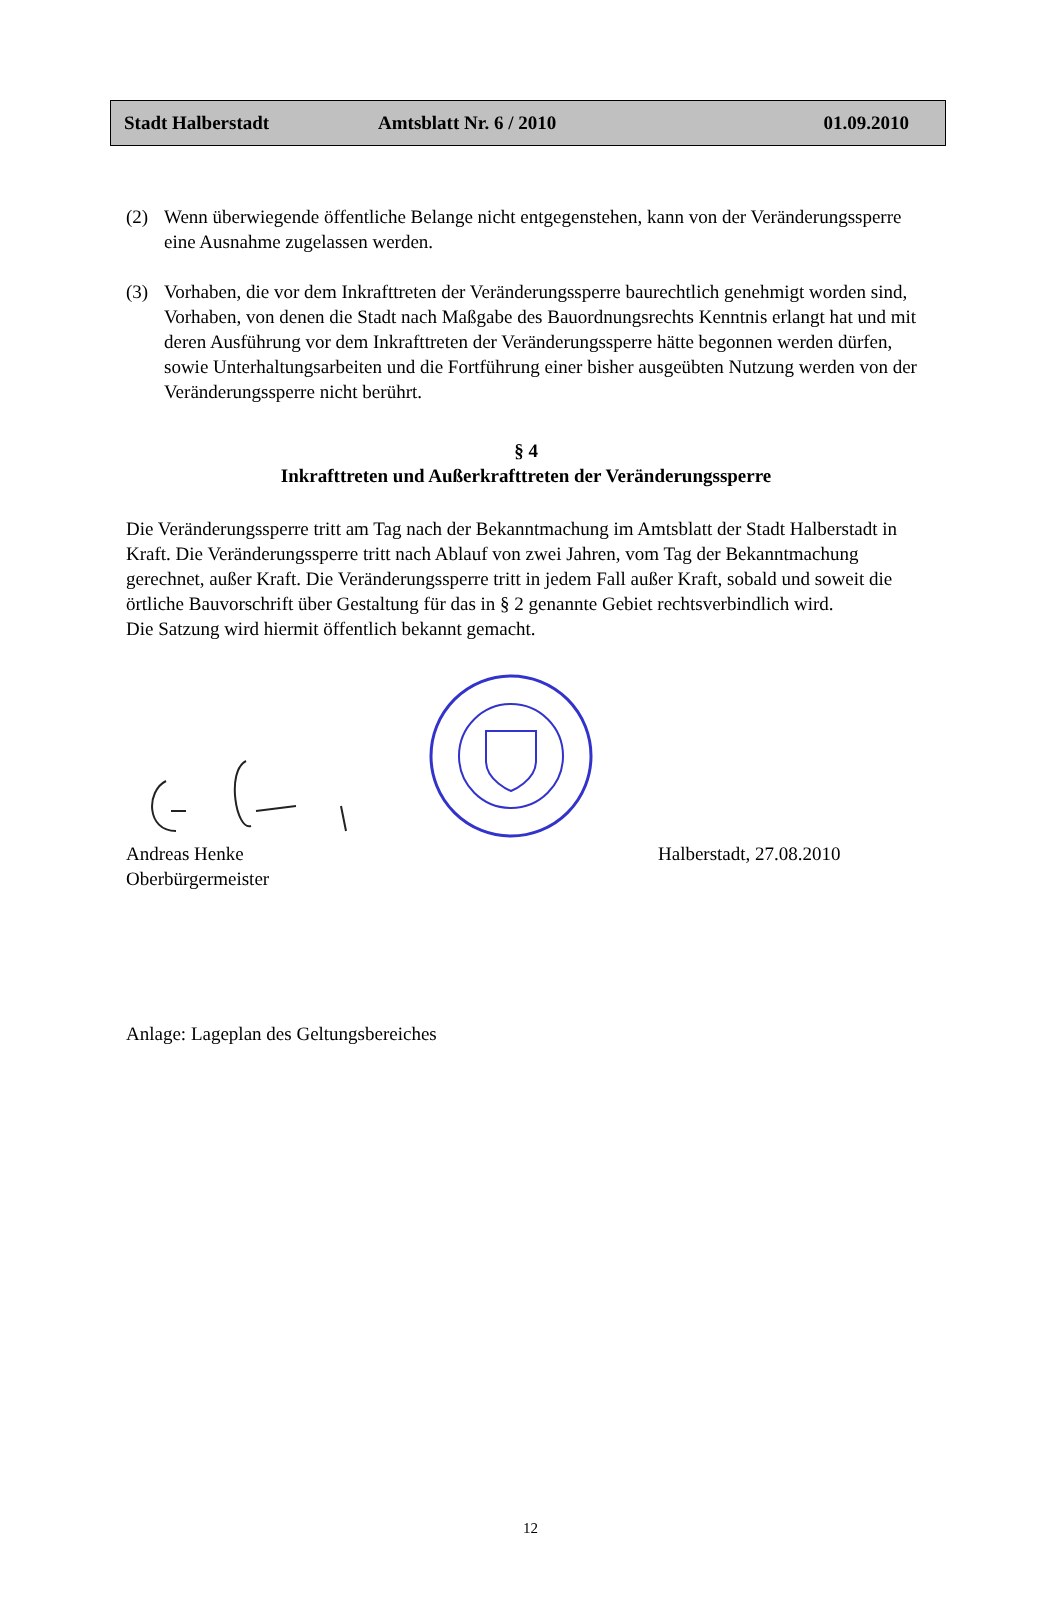Stadt Halberstadt Amtsblatt Nr. 6 / 2010 01.09.2010
(2) Wenn überwiegende öffentliche Belange nicht entgegenstehen, kann von der Verände­rungssperre eine Ausnahme zugelassen werden.
(3) Vorhaben, die vor dem Inkrafttreten der Veränderungssperre baurechtlich genehmigt worden sind, Vorhaben, von denen die Stadt nach Maßgabe des Bauordnungsrechts Kenntnis erlangt hat und mit deren Ausführung vor dem Inkrafttreten der Veränderungs­sperre hätte begonnen werden dürfen, sowie Unterhaltungsarbeiten und die Fortführung einer bisher ausgeübten Nutzung werden von der Veränderungssperre nicht berührt.
§ 4
Inkrafttreten und Außerkrafttreten der Veränderungssperre
Die Veränderungssperre tritt am Tag nach der Bekanntmachung im Amtsblatt der Stadt Hal­berstadt in Kraft. Die Veränderungssperre tritt nach Ablauf von zwei Jahren, vom Tag der Bekanntmachung gerechnet, außer Kraft. Die Veränderungssperre tritt in jedem Fall außer Kraft, sobald und soweit die örtliche Bauvorschrift über Gestaltung für das in § 2 genannte Gebiet rechtsverbindlich wird.
Die Satzung wird hiermit öffentlich bekannt gemacht.
Andreas Henke
Oberbürgermeister
Halberstadt, 27.08.2010
Anlage: Lageplan des Geltungsbereiches
12